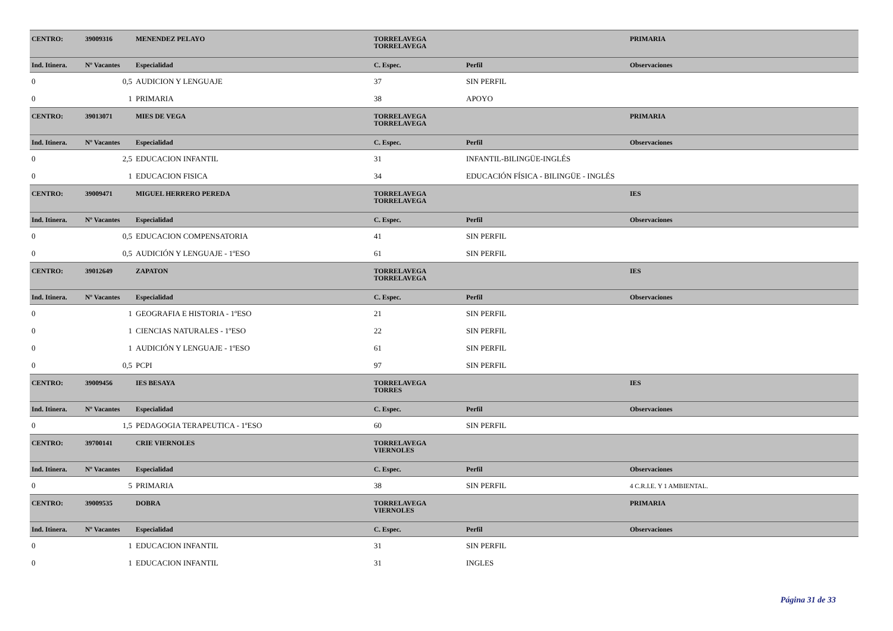| CENTRO: | 39009316 | MENENDEZ PELAYO | TORRELAVEGA TORRELAVEGA | | PRIMARIA |
| Ind. Itinera. | Nº Vacantes | Especialidad | C. Espec. | Perfil | Observaciones |
| 0 | 0,5 | AUDICION Y LENGUAJE | 37 | SIN PERFIL | |
| 0 | 1 | PRIMARIA | 38 | APOYO | |
| CENTRO: | 39013071 | MIES DE VEGA | TORRELAVEGA TORRELAVEGA | | PRIMARIA |
| Ind. Itinera. | Nº Vacantes | Especialidad | C. Espec. | Perfil | Observaciones |
| 0 | 2,5 | EDUCACION INFANTIL | 31 | INFANTIL-BILINGÜE-INGLÉS | |
| 0 | 1 | EDUCACION FISICA | 34 | EDUCACIÓN FÍSICA - BILINGÜE - INGLÉS | |
| CENTRO: | 39009471 | MIGUEL HERRERO PEREDA | TORRELAVEGA TORRELAVEGA | | IES |
| Ind. Itinera. | Nº Vacantes | Especialidad | C. Espec. | Perfil | Observaciones |
| 0 | 0,5 | EDUCACION COMPENSATORIA | 41 | SIN PERFIL | |
| 0 | 0,5 | AUDICIÓN Y LENGUAJE - 1ºESO | 61 | SIN PERFIL | |
| CENTRO: | 39012649 | ZAPATON | TORRELAVEGA TORRELAVEGA | | IES |
| Ind. Itinera. | Nº Vacantes | Especialidad | C. Espec. | Perfil | Observaciones |
| 0 | 1 | GEOGRAFIA E HISTORIA - 1ºESO | 21 | SIN PERFIL | |
| 0 | 1 | CIENCIAS NATURALES - 1ºESO | 22 | SIN PERFIL | |
| 0 | 1 | AUDICIÓN Y LENGUAJE - 1ºESO | 61 | SIN PERFIL | |
| 0 | 0,5 | PCPI | 97 | SIN PERFIL | |
| CENTRO: | 39009456 | IES BESAYA | TORRELAVEGA TORRES | | IES |
| Ind. Itinera. | Nº Vacantes | Especialidad | C. Espec. | Perfil | Observaciones |
| 0 | 1,5 | PEDAGOGIA TERAPEUTICA - 1ºESO | 60 | SIN PERFIL | |
| CENTRO: | 39700141 | CRIE VIERNOLES | TORRELAVEGA VIERNOLES | | |
| Ind. Itinera. | Nº Vacantes | Especialidad | C. Espec. | Perfil | Observaciones |
| 0 | 5 | PRIMARIA | 38 | SIN PERFIL | 4 C.R.I.E. Y 1 AMBIENTAL. |
| CENTRO: | 39009535 | DOBRA | TORRELAVEGA VIERNOLES | | PRIMARIA |
| Ind. Itinera. | Nº Vacantes | Especialidad | C. Espec. | Perfil | Observaciones |
| 0 | 1 | EDUCACION INFANTIL | 31 | SIN PERFIL | |
| 0 | 1 | EDUCACION INFANTIL | 31 | INGLES | |
Página 31 de 33